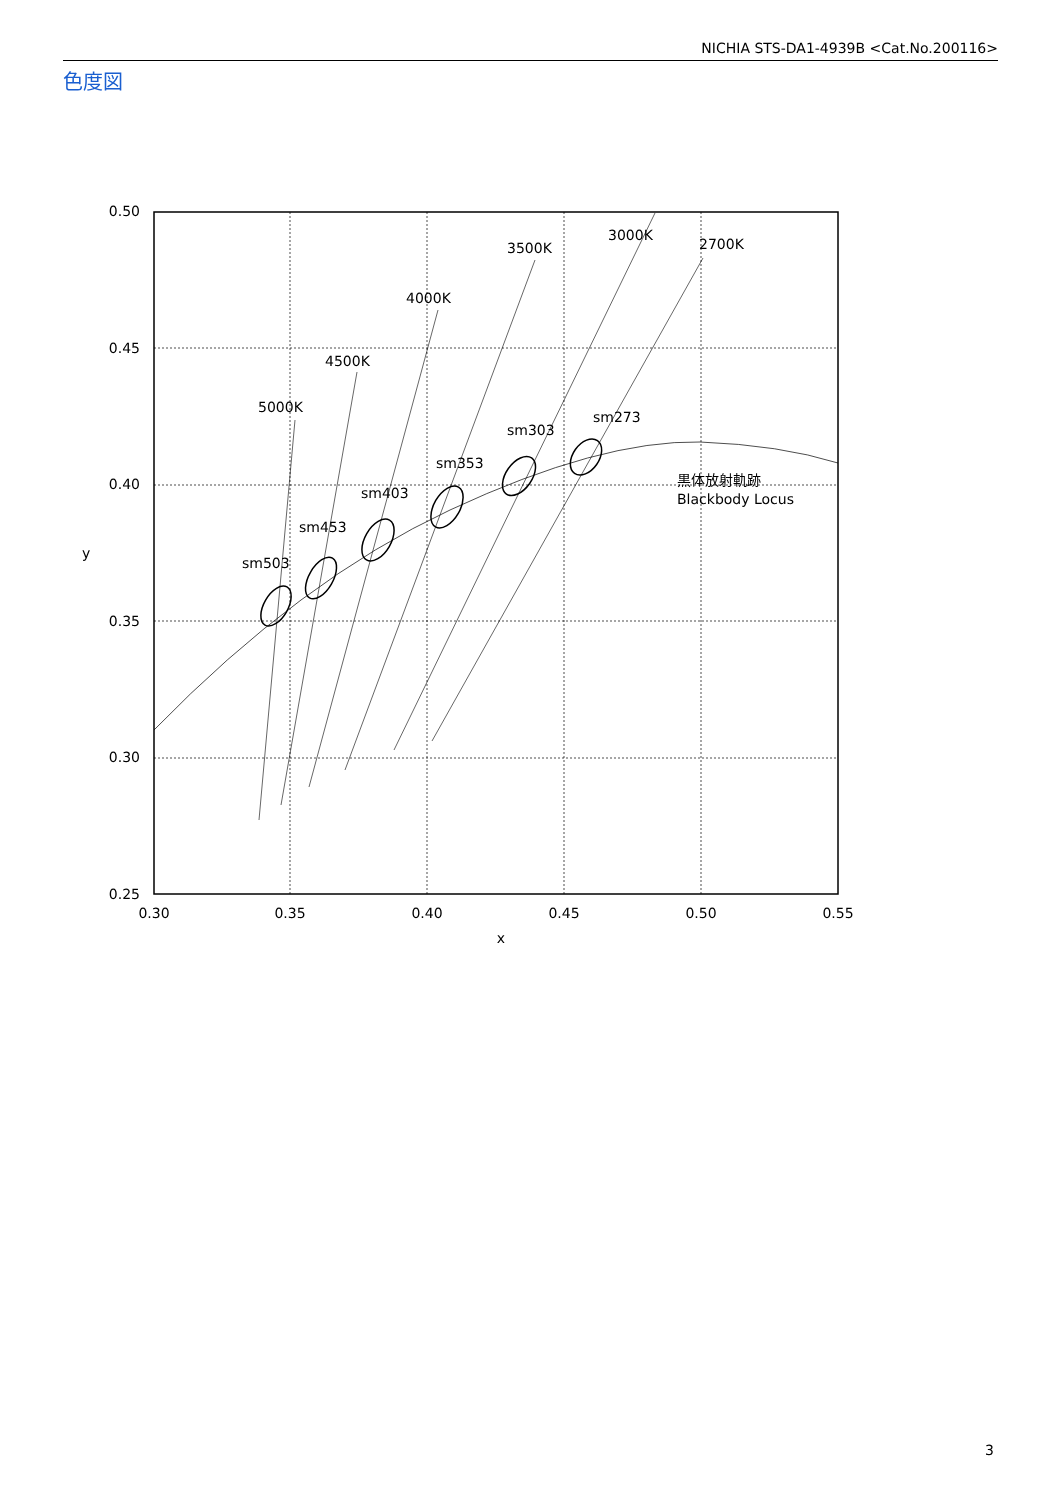NICHIA STS-DA1-4939B <Cat.No.200116>
色度図
0.50
0.45
0.40
0.35
0.30
0.25
0.30
0.35
0.40
0.45
0.50
0.55
x
y
5000K
4500K
4000K
3500K
3000K
2700K
sm503
sm453
sm403
sm353
sm303
sm273
黒体放射軌跡
Blackbody Locus
3